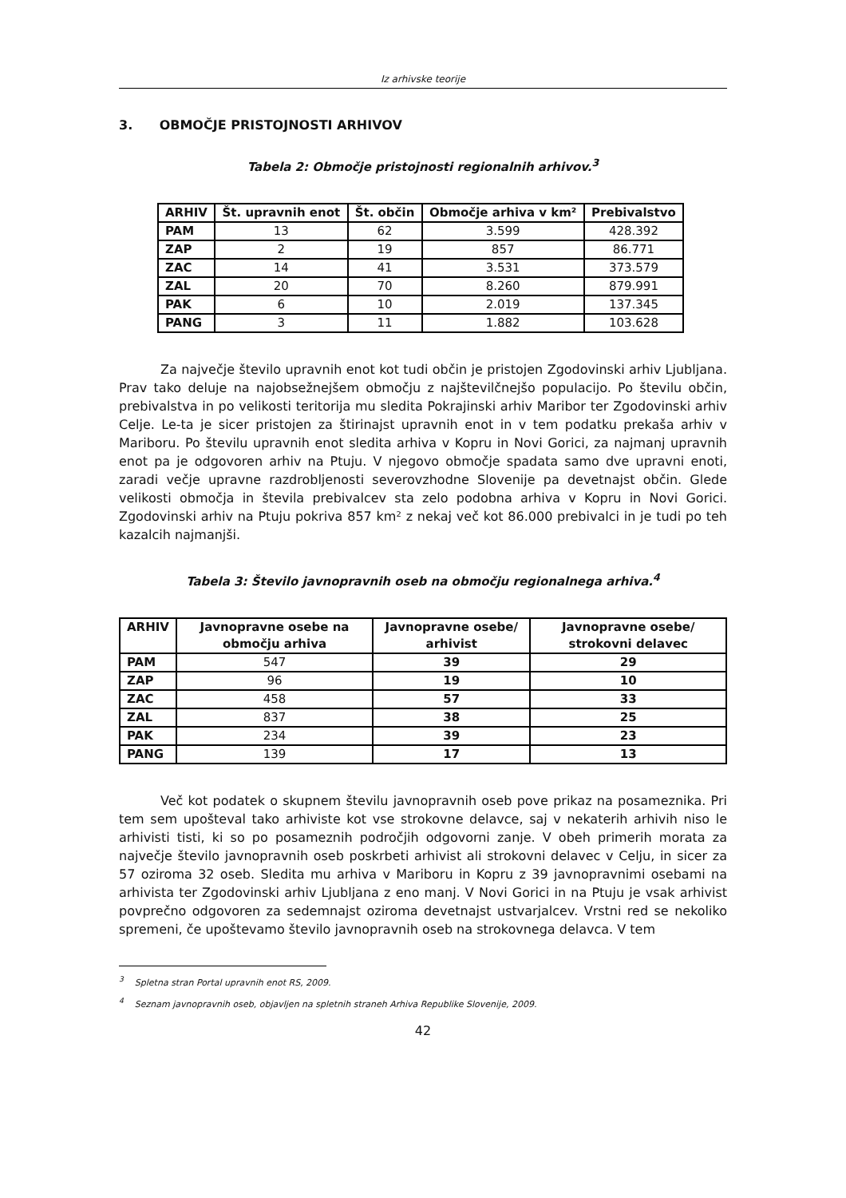Iz arhivske teorije
3. OBMOČJE PRISTOJNOSTI ARHIVOV
Tabela 2: Območje pristojnosti regionalnih arhivov.<sup>3</sup>
| ARHIV | Št. upravnih enot | Št. občin | Območje arhiva v km² | Prebivalstvo |
| --- | --- | --- | --- | --- |
| PAM | 13 | 62 | 3.599 | 428.392 |
| ZAP | 2 | 19 | 857 | 86.771 |
| ZAC | 14 | 41 | 3.531 | 373.579 |
| ZAL | 20 | 70 | 8.260 | 879.991 |
| PAK | 6 | 10 | 2.019 | 137.345 |
| PANG | 3 | 11 | 1.882 | 103.628 |
Za največje število upravnih enot kot tudi občin je pristojen Zgodovinski arhiv Ljubljana. Prav tako deluje na najobsežnejšem območju z najštevilčnejšo populacijo. Po številu občin, prebivalstva in po velikosti teritorija mu sledita Pokrajinski arhiv Maribor ter Zgodovinski arhiv Celje. Le-ta je sicer pristojen za štirinajst upravnih enot in v tem podatku prekaša arhiv v Mariboru. Po številu upravnih enot sledita arhiva v Kopru in Novi Gorici, za najmanj upravnih enot pa je odgovoren arhiv na Ptuju. V njegovo območje spadata samo dve upravni enoti, zaradi večje upravne razdrobljenosti severovzhodne Slovenije pa devetnajst občin. Glede velikosti območja in števila prebivalcev sta zelo podobna arhiva v Kopru in Novi Gorici. Zgodovinski arhiv na Ptuju pokriva 857 km² z nekaj več kot 86.000 prebivalci in je tudi po teh kazalcih najmanjši.
Tabela 3: Število javnopravnih oseb na območju regionalnega arhiva.<sup>4</sup>
| ARHIV | Javnopravne osebe na območju arhiva | Javnopravne osebe/ arhivist | Javnopravne osebe/ strokovni delavec |
| --- | --- | --- | --- |
| PAM | 547 | 39 | 29 |
| ZAP | 96 | 19 | 10 |
| ZAC | 458 | 57 | 33 |
| ZAL | 837 | 38 | 25 |
| PAK | 234 | 39 | 23 |
| PANG | 139 | 17 | 13 |
Več kot podatek o skupnem številu javnopravnih oseb pove prikaz na posameznika. Pri tem sem upošteval tako arhiviste kot vse strokovne delavce, saj v nekaterih arhivih niso le arhivisti tisti, ki so po posameznih področjih odgovorni zanje. V obeh primerih morata za največje število javnopravnih oseb poskrbeti arhivist ali strokovni delavec v Celju, in sicer za 57 oziroma 32 oseb. Sledita mu arhiva v Mariboru in Kopru z 39 javnopravnimi osebami na arhivista ter Zgodovinski arhiv Ljubljana z eno manj. V Novi Gorici in na Ptuju je vsak arhivist povprečno odgovoren za sedemnajst oziroma devetnajst ustvarjalcev. Vrstni red se nekoliko spremeni, če upoštevamo število javnopravnih oseb na strokovnega delavca. V tem
<sup>3</sup> Spletna stran Portal upravnih enot RS, 2009.
<sup>4</sup> Seznam javnopravnih oseb, objavljen na spletnih straneh Arhiva Republike Slovenije, 2009.
42